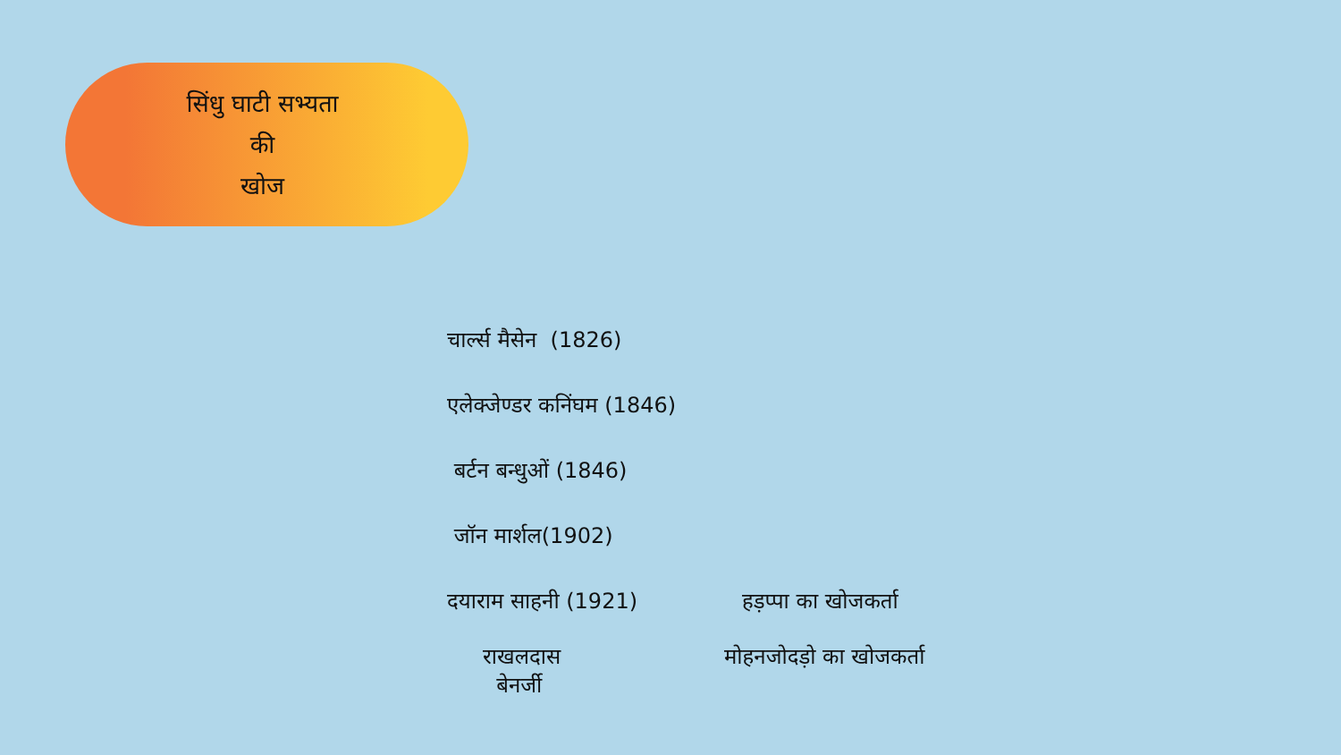सिंधु घाटी सभ्यता
की
खोज
चार्ल्स मैसेन (1826)
एलेक्जेण्डर कनिंघम (1846)
बर्टन बन्धुओं (1846)
जॉन मार्शल(1902)
दयाराम साहनी (1921) हड़प्पा का खोजकर्ता
राखलदास
बेनर्जी
मोहनजोदड़ो का खोजकर्ता